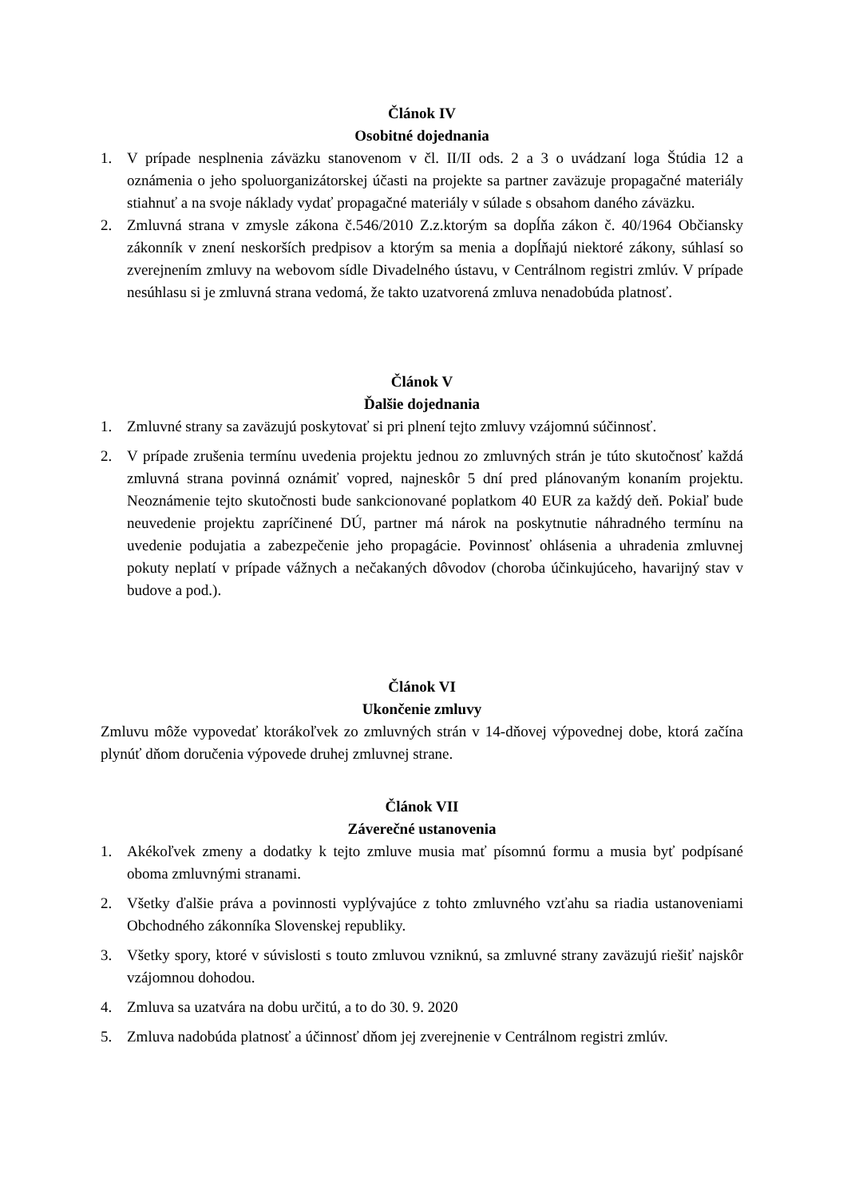Článok IV
Osobitné dojednania
1. V prípade nesplnenia záväzku stanovenom v čl. II/II ods. 2 a 3 o uvádzaní loga Štúdia 12 a oznámenia o jeho spoluorganizátorskej účasti na projekte sa partner zaväzuje propagačné materiály stiahnuť a na svoje náklady vydať propagačné materiály v súlade s obsahom daného záväzku.
2. Zmluvná strana v zmysle zákona č.546/2010 Z.z.ktorým sa dopĺňa zákon č. 40/1964 Občiansky zákonník v znení neskorších predpisov a ktorým sa menia a dopĺňajú niektoré zákony, súhlasí so zverejnením zmluvy na webovom sídle Divadelného ústavu, v Centrálnom registri zmlúv. V prípade nesúhlasu si je zmluvná strana vedomá, že takto uzatvorená zmluva nenadobúda platnosť.
Článok V
Ďalšie dojednania
1. Zmluvné strany sa zaväzujú poskytovať si pri plnení tejto zmluvy vzájomnú súčinnosť.
2. V prípade zrušenia termínu uvedenia projektu jednou zo zmluvných strán je túto skutočnosť každá zmluvná strana povinná oznámiť vopred, najneskôr 5 dní pred plánovaným konaním projektu. Neoznámenie tejto skutočnosti bude sankcionované poplatkom 40 EUR za každý deň. Pokiaľ bude neuvedenie projektu zapríčinené DÚ, partner má nárok na poskytnutie náhradného termínu na uvedenie podujatia a zabezpečenie jeho propagácie. Povinnosť ohlásenia a uhradenia zmluvnej pokuty neplatí v prípade vážnych a nečakaných dôvodov (choroba účinkujúceho, havarijný stav v budove a pod.).
Článok VI
Ukončenie zmluvy
Zmluvu môže vypovedať ktorákoľvek zo zmluvných strán v 14-dňovej výpovednej dobe, ktorá začína plynúť dňom doručenia výpovede druhej zmluvnej strane.
Článok VII
Záverečné ustanovenia
1. Akékoľvek zmeny a dodatky k tejto zmluve musia mať písomnú formu a musia byť podpísané oboma zmluvnými stranami.
2. Všetky ďalšie práva a povinnosti vyplývajúce z tohto zmluvného vzťahu sa riadia ustanoveniami Obchodného zákonníka Slovenskej republiky.
3. Všetky spory, ktoré v súvislosti s touto zmluvou vzniknú, sa zmluvné strany zaväzujú riešiť najskôr vzájomnou dohodou.
4. Zmluva sa uzatvára na dobu určitú, a to do 30. 9. 2020
5. Zmluva nadobúda platnosť a účinnosť dňom jej zverejnenie v Centrálnom registri zmlúv.